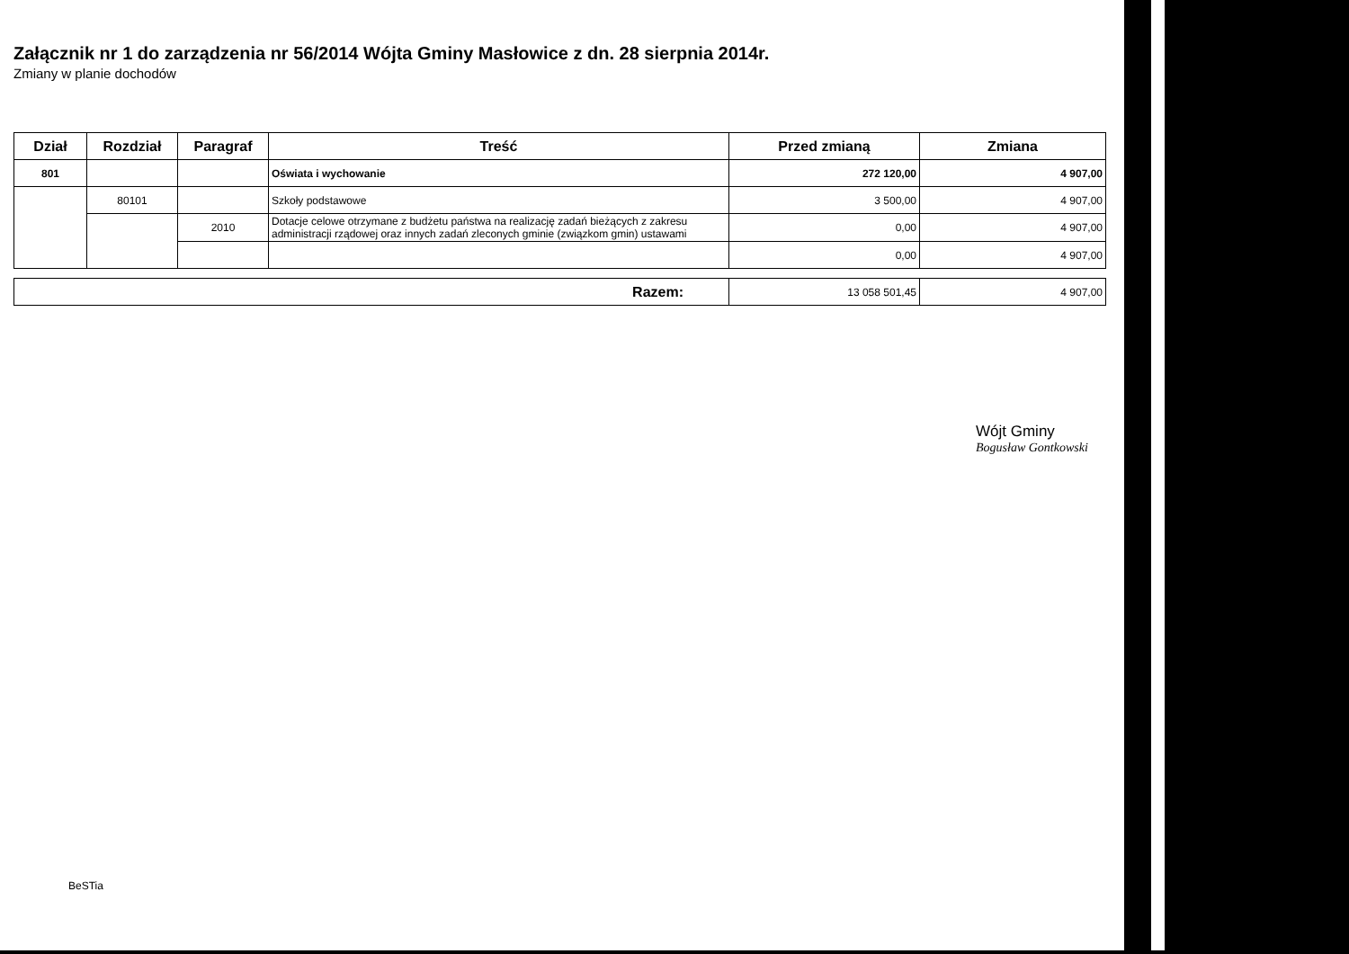Załącznik nr 1 do zarządzenia nr 56/2014 Wójta Gminy Masłowice z dn. 28 sierpnia 2014r.
Zmiany w planie dochodów
| Dział | Rozdział | Paragraf | Treść | Przed zmianą | Zmiana |
| --- | --- | --- | --- | --- | --- |
| 801 | | | Oświata i wychowanie | 272 120,00 | 4 907,00 |
| | 80101 | | Szkoły podstawowe | 3 500,00 | 4 907,00 |
| | | 2010 | Dotacje celowe otrzymane z budżetu państwa na realizację zadań bieżących z zakresu administracji rządowej oraz innych zadań zleconych gminie (związkom gmin) ustawami | 0,00 | 4 907,00 |
| | | | | 0,00 | 4 907,00 |
| Razem: | 13 058 501,45 | 4 907,00 |
Wójt Gminy
Bogusław Gontkowski
BeSTia